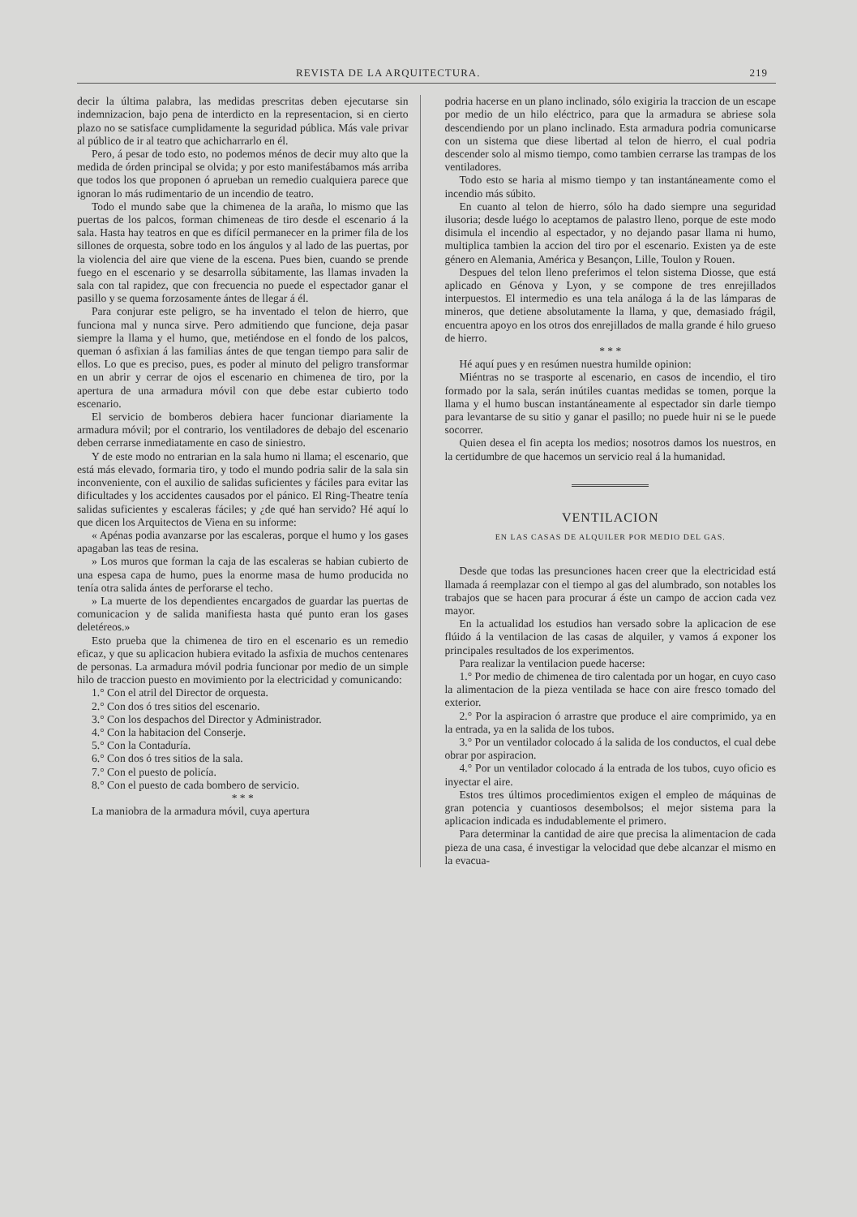REVISTA DE LA ARQUITECTURA. 219
decir la última palabra, las medidas prescritas deben ejecutarse sin indemnizacion, bajo pena de interdicto en la representacion, si en cierto plazo no se satisface cumplidamente la seguridad pública. Más vale privar al público de ir al teatro que achicharrarlo en él.
Pero, á pesar de todo esto, no podemos ménos de decir muy alto que la medida de órden principal se olvida; y por esto manifestábamos más arriba que todos los que proponen ó aprueban un remedio cualquiera parece que ignoran lo más rudimentario de un incendio de teatro.
Todo el mundo sabe que la chimenea de la araña, lo mismo que las puertas de los palcos, forman chimeneas de tiro desde el escenario á la sala. Hasta hay teatros en que es difícil permanecer en la primer fila de los sillones de orquesta, sobre todo en los ángulos y al lado de las puertas, por la violencia del aire que viene de la escena. Pues bien, cuando se prende fuego en el escenario y se desarrolla súbitamente, las llamas invaden la sala con tal rapidez, que con frecuencia no puede el espectador ganar el pasillo y se quema forzosamente ántes de llegar á él.
Para conjurar este peligro, se ha inventado el telon de hierro, que funciona mal y nunca sirve. Pero admitiendo que funcione, deja pasar siempre la llama y el humo, que, metiéndose en el fondo de los palcos, queman ó asfixian á las familias ántes de que tengan tiempo para salir de ellos. Lo que es preciso, pues, es poder al minuto del peligro transformar en un abrir y cerrar de ojos el escenario en chimenea de tiro, por la apertura de una armadura móvil con que debe estar cubierto todo escenario.
El servicio de bomberos debiera hacer funcionar diariamente la armadura móvil; por el contrario, los ventiladores de debajo del escenario deben cerrarse inmediatamente en caso de siniestro.
Y de este modo no entrarian en la sala humo ni llama; el escenario, que está más elevado, formaria tiro, y todo el mundo podria salir de la sala sin inconveniente, con el auxilio de salidas suficientes y fáciles para evitar las dificultades y los accidentes causados por el pánico. El Ring-Theatre tenía salidas suficientes y escaleras fáciles; y ¿de qué han servido? Hé aquí lo que dicen los Arquitectos de Viena en su informe:
« Apénas podia avanzarse por las escaleras, porque el humo y los gases apagaban las teas de resina.
» Los muros que forman la caja de las escaleras se habian cubierto de una espesa capa de humo, pues la enorme masa de humo producida no tenía otra salida ántes de perforarse el techo.
» La muerte de los dependientes encargados de guardar las puertas de comunicacion y de salida manifiesta hasta qué punto eran los gases deletéreos.»
Esto prueba que la chimenea de tiro en el escenario es un remedio eficaz, y que su aplicacion hubiera evitado la asfixia de muchos centenares de personas. La armadura móvil podria funcionar por medio de un simple hilo de traccion puesto en movimiento por la electricidad y comunicando:
1.° Con el atril del Director de orquesta.
2.° Con dos ó tres sitios del escenario.
3.° Con los despachos del Director y Administrador.
4.° Con la habitacion del Conserje.
5.° Con la Contaduría.
6.° Con dos ó tres sitios de la sala.
7.° Con el puesto de policía.
8.° Con el puesto de cada bombero de servicio.
* * *
La maniobra de la armadura móvil, cuya apertura
podria hacerse en un plano inclinado, sólo exigiria la traccion de un escape por medio de un hilo eléctrico, para que la armadura se abriese sola descendiendo por un plano inclinado. Esta armadura podria comunicarse con un sistema que diese libertad al telon de hierro, el cual podria descender solo al mismo tiempo, como tambien cerrarse las trampas de los ventiladores.
Todo esto se haria al mismo tiempo y tan instantáneamente como el incendio más súbito.
En cuanto al telon de hierro, sólo ha dado siempre una seguridad ilusoria; desde luégo lo aceptamos de palastro lleno, porque de este modo disimula el incendio al espectador, y no dejando pasar llama ni humo, multiplica tambien la accion del tiro por el escenario. Existen ya de este género en Alemania, América y Besançon, Lille, Toulon y Rouen.
Despues del telon lleno preferimos el telon sistema Diosse, que está aplicado en Génova y Lyon, y se compone de tres enrejillados interpuestos. El intermedio es una tela análoga á la de las lámparas de mineros, que detiene absolutamente la llama, y que, demasiado frágil, encuentra apoyo en los otros dos enrejillados de malla grande é hilo grueso de hierro.
* * *
Hé aquí pues y en resúmen nuestra humilde opinion:
Miéntras no se trasporte al escenario, en casos de incendio, el tiro formado por la sala, serán inútiles cuantas medidas se tomen, porque la llama y el humo buscan instantáneamente al espectador sin darle tiempo para levantarse de su sitio y ganar el pasillo; no puede huir ni se le puede socorrer.
Quien desea el fin acepta los medios; nosotros damos los nuestros, en la certidumbre de que hacemos un servicio real á la humanidad.
VENTILACION
EN LAS CASAS DE ALQUILER POR MEDIO DEL GAS.
Desde que todas las presunciones hacen creer que la electricidad está llamada á reemplazar con el tiempo al gas del alumbrado, son notables los trabajos que se hacen para procurar á éste un campo de accion cada vez mayor.
En la actualidad los estudios han versado sobre la aplicacion de ese flúido á la ventilacion de las casas de alquiler, y vamos á exponer los principales resultados de los experimentos.
Para realizar la ventilacion puede hacerse:
1.° Por medio de chimenea de tiro calentada por un hogar, en cuyo caso la alimentacion de la pieza ventilada se hace con aire fresco tomado del exterior.
2.° Por la aspiracion ó arrastre que produce el aire comprimido, ya en la entrada, ya en la salida de los tubos.
3.° Por un ventilador colocado á la salida de los conductos, el cual debe obrar por aspiracion.
4.° Por un ventilador colocado á la entrada de los tubos, cuyo oficio es inyectar el aire.
Estos tres últimos procedimientos exigen el empleo de máquinas de gran potencia y cuantiosos desembolsos; el mejor sistema para la aplicacion indicada es indudablemente el primero.
Para determinar la cantidad de aire que precisa la alimentacion de cada pieza de una casa, é investigar la velocidad que debe alcanzar el mismo en la evacua-